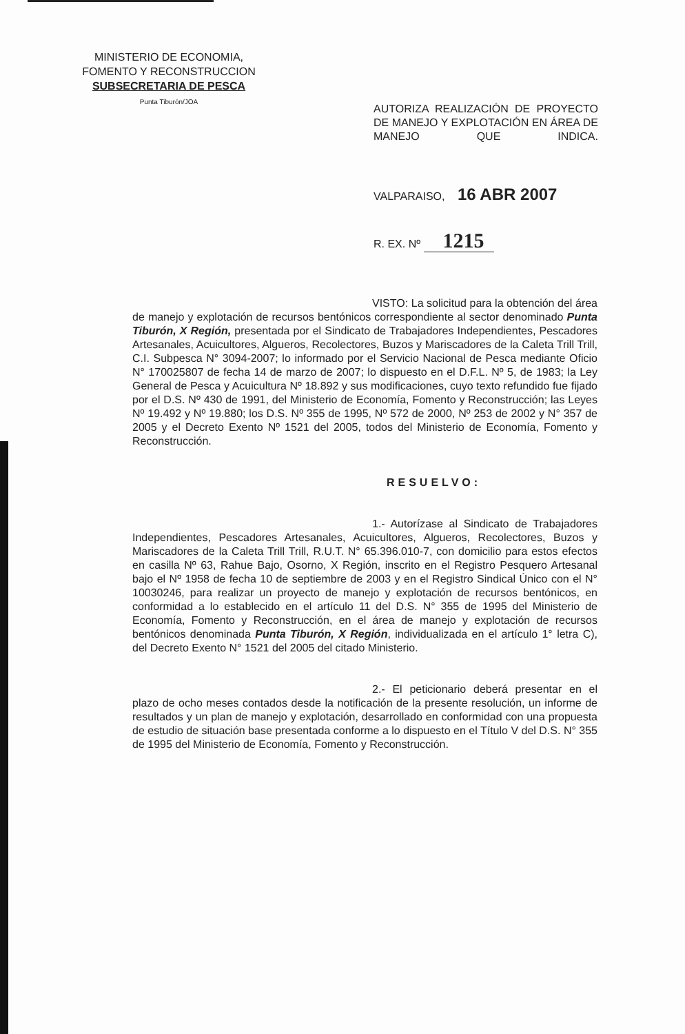MINISTERIO DE ECONOMIA,
FOMENTO Y RECONSTRUCCION
SUBSECRETARIA DE PESCA
Punta Tiburón/JOA
AUTORIZA REALIZACIÓN DE PROYECTO DE MANEJO Y EXPLOTACIÓN EN ÁREA DE MANEJO QUE INDICA.
VALPARAISO, 16 ABR 2007
R. EX. Nº 1215
VISTO: La solicitud para la obtención del área de manejo y explotación de recursos bentónicos correspondiente al sector denominado Punta Tiburón, X Región, presentada por el Sindicato de Trabajadores Independientes, Pescadores Artesanales, Acuicultores, Algueros, Recolectores, Buzos y Mariscadores de la Caleta Trill Trill, C.I. Subpesca N° 3094-2007; lo informado por el Servicio Nacional de Pesca mediante Oficio N° 170025807 de fecha 14 de marzo de 2007; lo dispuesto en el D.F.L. Nº 5, de 1983; la Ley General de Pesca y Acuicultura Nº 18.892 y sus modificaciones, cuyo texto refundido fue fijado por el D.S. Nº 430 de 1991, del Ministerio de Economía, Fomento y Reconstrucción; las Leyes Nº 19.492 y Nº 19.880; los D.S. Nº 355 de 1995, Nº 572 de 2000, Nº 253 de 2002 y N° 357 de 2005 y el Decreto Exento Nº 1521 del 2005, todos del Ministerio de Economía, Fomento y Reconstrucción.
RESUELVO:
1.- Autorízase al Sindicato de Trabajadores Independientes, Pescadores Artesanales, Acuicultores, Algueros, Recolectores, Buzos y Mariscadores de la Caleta Trill Trill, R.U.T. N° 65.396.010-7, con domicilio para estos efectos en casilla Nº 63, Rahue Bajo, Osorno, X Región, inscrito en el Registro Pesquero Artesanal bajo el Nº 1958 de fecha 10 de septiembre de 2003 y en el Registro Sindical Único con el N° 10030246, para realizar un proyecto de manejo y explotación de recursos bentónicos, en conformidad a lo establecido en el artículo 11 del D.S. N° 355 de 1995 del Ministerio de Economía, Fomento y Reconstrucción, en el área de manejo y explotación de recursos bentónicos denominada Punta Tiburón, X Región, individualizada en el artículo 1° letra C), del Decreto Exento N° 1521 del 2005 del citado Ministerio.
2.- El peticionario deberá presentar en el plazo de ocho meses contados desde la notificación de la presente resolución, un informe de resultados y un plan de manejo y explotación, desarrollado en conformidad con una propuesta de estudio de situación base presentada conforme a lo dispuesto en el Título V del D.S. N° 355 de 1995 del Ministerio de Economía, Fomento y Reconstrucción.